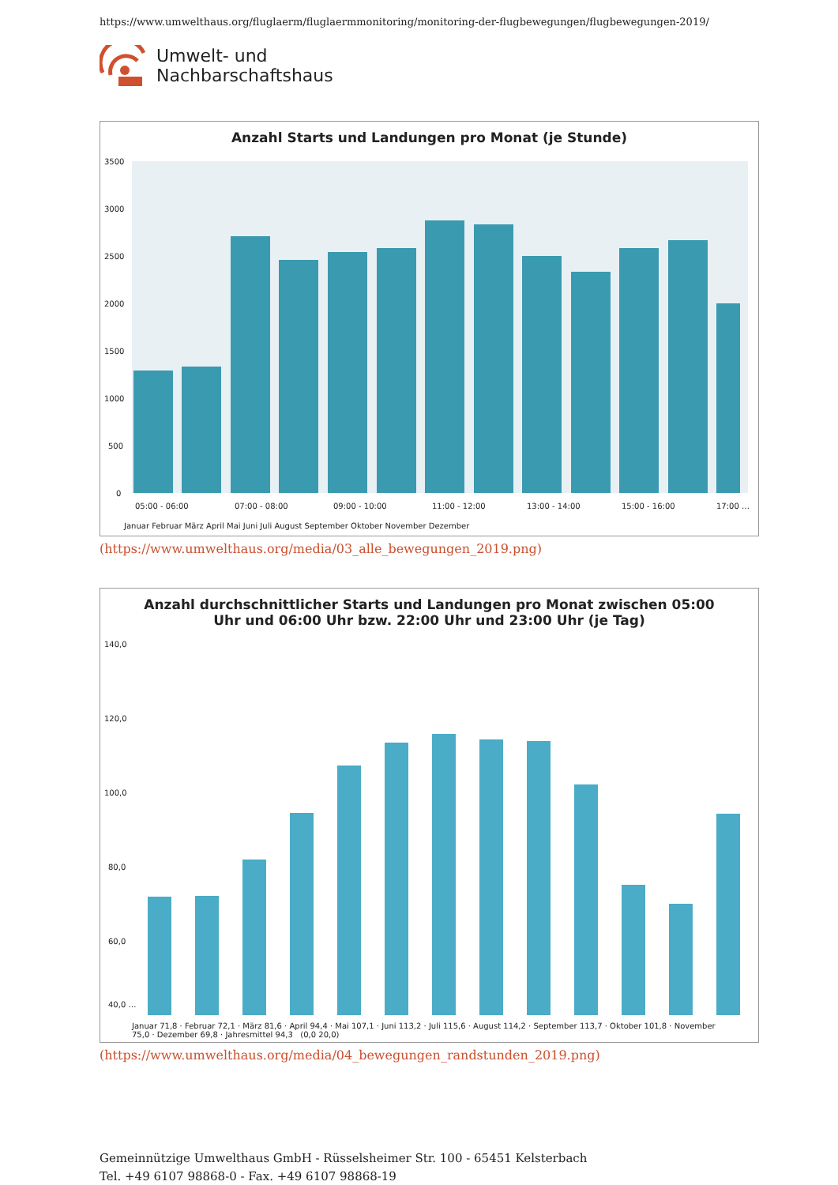https://www.umwelthaus.org/fluglaerm/fluglaermmonitoring/monitoring-der-flugbewegungen/flugbewegungen-2019/
Umwelt- und
Nachbarschaftshaus
Anzahl Starts und Landungen pro Monat (je Stunde)
3500
3000
2500
2000
1500
1000
500
0
05:00 - 06:00
07:00 - 08:00
09:00 - 10:00
11:00 - 12:00
13:00 - 14:00
15:00 - 16:00
17:00 …
Januar Februar März April Mai Juni Juli August September Oktober November Dezember
(https://www.umwelthaus.org/media/03_alle_bewegungen_2019.png)
Anzahl durchschnittlicher Starts und Landungen pro Monat zwischen 05:00
Uhr und 06:00 Uhr bzw. 22:00 Uhr und 23:00 Uhr (je Tag)
140,0
120,0
100,0
80,0
60,0
40,0 …
Januar 71,8 · Februar 72,1 · März 81,6 · April 94,4 · Mai 107,1 · Juni 113,2 · Juli 115,6 · August 114,2 · September 113,7 · Oktober 101,8 · November 75,0 · Dezember 69,8 · Jahresmittel 94,3 (0,0 20,0)
(https://www.umwelthaus.org/media/04_bewegungen_randstunden_2019.png)
Gemeinnützige Umwelthaus GmbH - Rüsselsheimer Str. 100 - 65451 Kelsterbach
Tel. +49 6107 98868-0 - Fax. +49 6107 98868-19